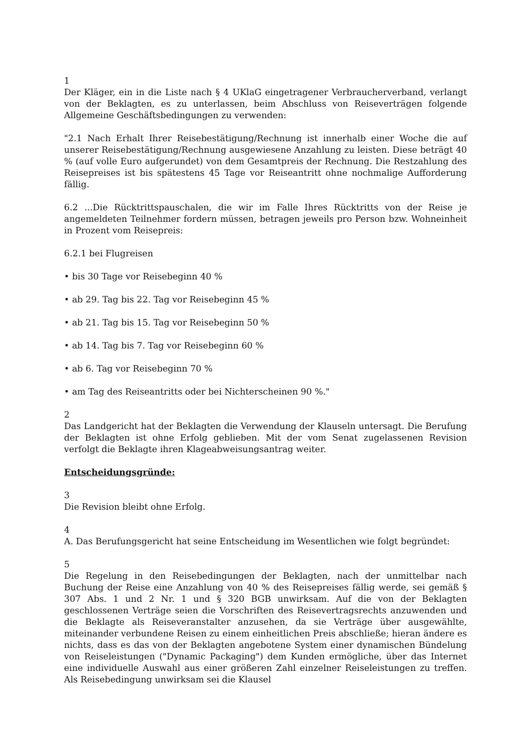1
Der Kläger, ein in die Liste nach § 4 UKlaG eingetragener Verbraucherverband, verlangt von der Beklagten, es zu unterlassen, beim Abschluss von Reiseverträgen folgende Allgemeine Geschäftsbedingungen zu verwenden:
"2.1 Nach Erhalt Ihrer Reisebestätigung/Rechnung ist innerhalb einer Woche die auf unserer Reisebestätigung/Rechnung ausgewiesene Anzahlung zu leisten. Diese beträgt 40 % (auf volle Euro aufgerundet) von dem Gesamtpreis der Rechnung. Die Restzahlung des Reisepreises ist bis spätestens 45 Tage vor Reiseantritt ohne nochmalige Aufforderung fällig.
6.2 ...Die Rücktrittspauschalen, die wir im Falle Ihres Rücktritts von der Reise je angemeldeten Teilnehmer fordern müssen, betragen jeweils pro Person bzw. Wohneinheit in Prozent vom Reisepreis:
6.2.1 bei Flugreisen
• bis 30 Tage vor Reisebeginn 40 %
• ab 29. Tag bis 22. Tag vor Reisebeginn 45 %
• ab 21. Tag bis 15. Tag vor Reisebeginn 50 %
• ab 14. Tag bis 7. Tag vor Reisebeginn 60 %
• ab 6. Tag vor Reisebeginn 70 %
• am Tag des Reiseantritts oder bei Nichterscheinen 90 %."
2
Das Landgericht hat der Beklagten die Verwendung der Klauseln untersagt. Die Berufung der Beklagten ist ohne Erfolg geblieben. Mit der vom Senat zugelassenen Revision verfolgt die Beklagte ihren Klageabweisungsantrag weiter.
Entscheidungsgründe:
3
Die Revision bleibt ohne Erfolg.
4
A. Das Berufungsgericht hat seine Entscheidung im Wesentlichen wie folgt begründet:
5
Die Regelung in den Reisebedingungen der Beklagten, nach der unmittelbar nach Buchung der Reise eine Anzahlung von 40 % des Reisepreises fällig werde, sei gemäß § 307 Abs. 1 und 2 Nr. 1 und § 320 BGB unwirksam. Auf die von der Beklagten geschlossenen Verträge seien die Vorschriften des Reisevertragsrechts anzuwenden und die Beklagte als Reiseveranstalter anzusehen, da sie Verträge über ausgewählte, miteinander verbundene Reisen zu einem einheitlichen Preis abschließe; hieran ändere es nichts, dass es das von der Beklagten angebotene System einer dynamischen Bündelung von Reiseleistungen ("Dynamic Packaging") dem Kunden ermögliche, über das Internet eine individuelle Auswahl aus einer größeren Zahl einzelner Reiseleistungen zu treffen. Als Reisebedingung unwirksam sei die Klausel